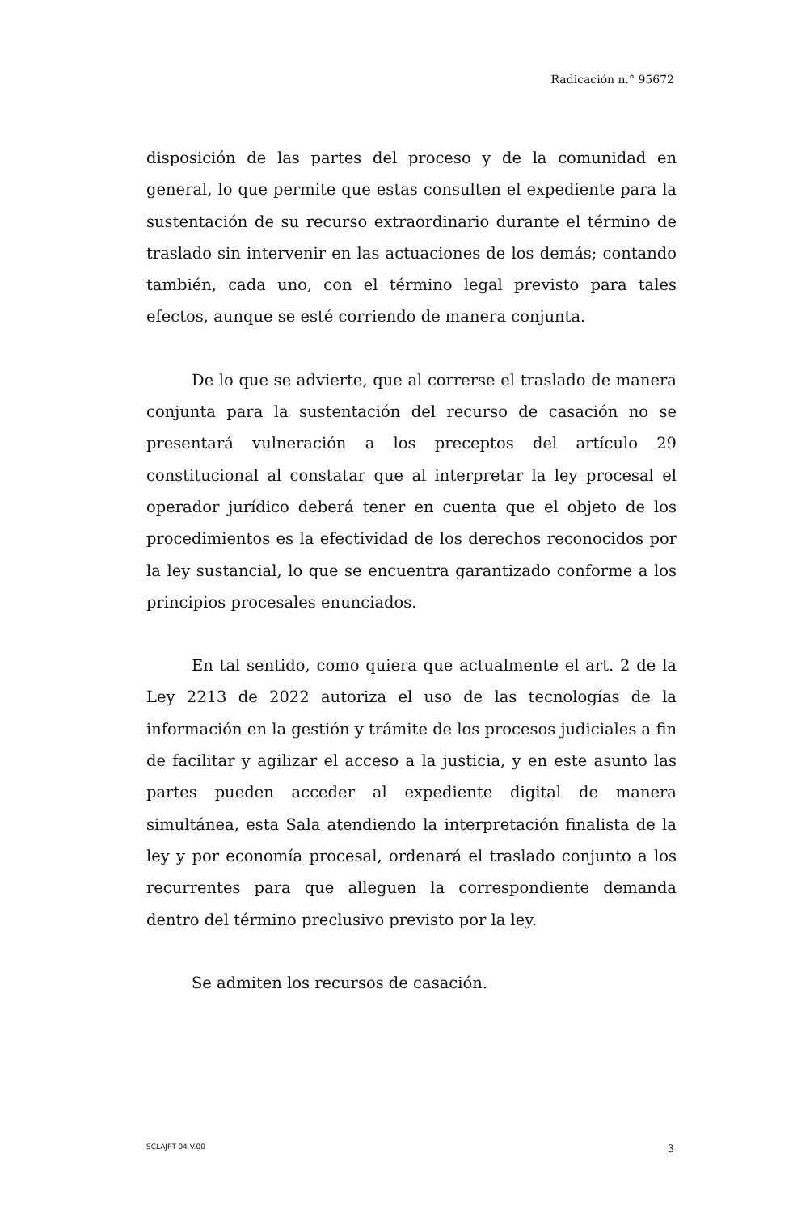Radicación n.° 95672
disposición de las partes del proceso y de la comunidad en general, lo que permite que estas consulten el expediente para la sustentación de su recurso extraordinario durante el término de traslado sin intervenir en las actuaciones de los demás; contando también, cada uno, con el término legal previsto para tales efectos, aunque se esté corriendo de manera conjunta.
De lo que se advierte, que al correrse el traslado de manera conjunta para la sustentación del recurso de casación no se presentará vulneración a los preceptos del artículo 29 constitucional al constatar que al interpretar la ley procesal el operador jurídico deberá tener en cuenta que el objeto de los procedimientos es la efectividad de los derechos reconocidos por la ley sustancial, lo que se encuentra garantizado conforme a los principios procesales enunciados.
En tal sentido, como quiera que actualmente el art. 2 de la Ley 2213 de 2022 autoriza el uso de las tecnologías de la información en la gestión y trámite de los procesos judiciales a fin de facilitar y agilizar el acceso a la justicia, y en este asunto las partes pueden acceder al expediente digital de manera simultánea, esta Sala atendiendo la interpretación finalista de la ley y por economía procesal, ordenará el traslado conjunto a los recurrentes para que alleguen la correspondiente demanda dentro del término preclusivo previsto por la ley.
Se admiten los recursos de casación.
SCLAJPT-04 V.00 3